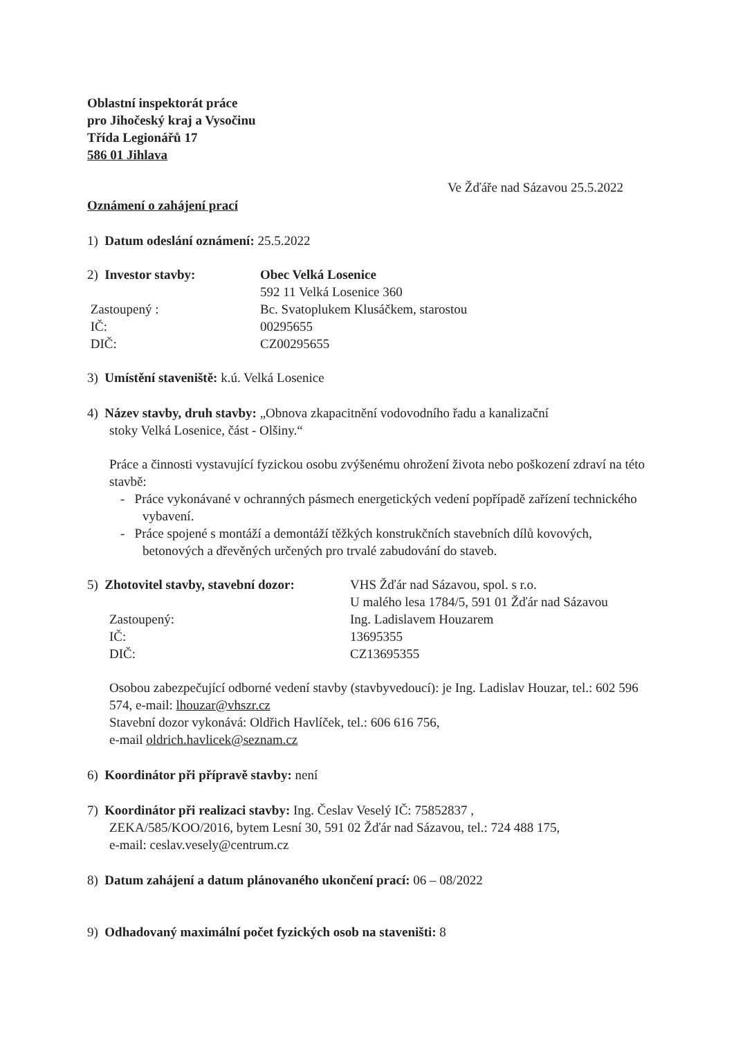Oblastní inspektorát práce
pro Jihočeský kraj a Vysočinu
Třída Legionářů 17
586 01 Jihlava
Ve Žďáře nad Sázavou 25.5.2022
Oznámení o zahájení prací
1) Datum odeslání oznámení: 25.5.2022
2) Investor stavby: Obec Velká Losenice
592 11 Velká Losenice 360
Zastoupený : Bc. Svatoplukem Klusáčkem, starostou
IČ: 00295655
DIČ: CZ00295655
3) Umístění staveniště: k.ú. Velká Losenice
4) Název stavby, druh stavby: „Obnova zkapacitnění vodovodního řadu a kanalizační
stoky Velká Losenice, část - Olšiny.“
Práce a činnosti vystavující fyzickou osobu zvýšenému ohrožení života nebo poškození zdraví na této stavbě:
- Práce vykonávané v ochranných pásmech energetických vedení popřípadě zařízení technického vybavení.
- Práce spojené s montáží a demontáží těžkých konstrukčních stavebních dílů kovových, betonových a dřevěných určených pro trvalé zabudování do staveb.
5) Zhotovitel stavby, stavební dozor:
VHS Žďár nad Sázavou, spol. s r.o.
U malého lesa 1784/5, 591 01 Žďár nad Sázavou
Zastoupený: Ing. Ladislavem Houzarem
IČ: 13695355
DIČ: CZ13695355
Osobou zabezpečující odborné vedení stavby (stavbyvedoucí): je Ing. Ladislav Houzar, tel.: 602 596 574, e-mail: lhouzar@vhszr.cz
Stavební dozor vykonává: Oldřich Havlíček, tel.: 606 616 756,
e-mail oldrich.havlicek@seznam.cz
6) Koordinátor při přípravě stavby: není
7) Koordinátor při realizaci stavby: Ing. Česlav Veselý IČ: 75852837 ,
ZEKA/585/KOO/2016, bytem Lesní 30, 591 02 Žďár nad Sázavou, tel.: 724 488 175,
e-mail: ceslav.vesely@centrum.cz
8) Datum zahájení a datum plánovaného ukončení prací: 06 – 08/2022
9) Odhadovaný maximální počet fyzických osob na staveništi: 8